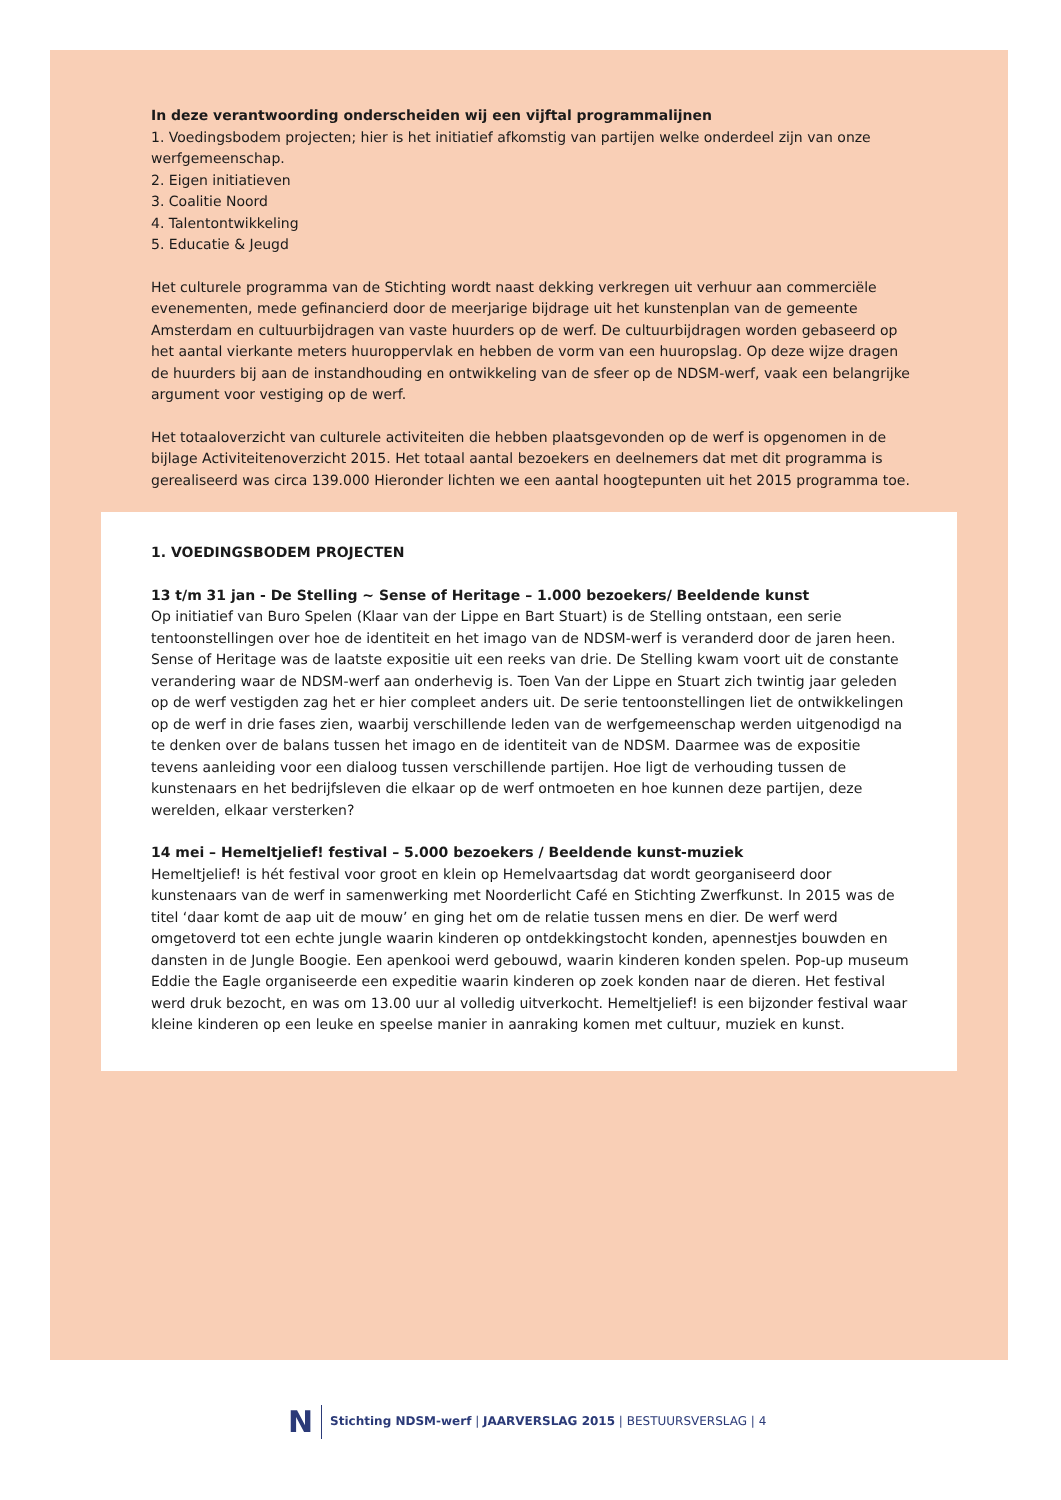In deze verantwoording onderscheiden wij een vijftal programmalijnen
1. Voedingsbodem projecten; hier is het initiatief afkomstig van partijen welke onderdeel zijn van onze werfgemeenschap.
2. Eigen initiatieven
3. Coalitie Noord
4. Talentontwikkeling
5. Educatie & Jeugd
Het culturele programma van de Stichting wordt naast dekking verkregen uit verhuur aan commerciële evenementen, mede gefinancierd door de meerjarige bijdrage uit het kunstenplan van de gemeente Amsterdam en cultuurbijdragen van vaste huurders op de werf. De cultuurbijdragen worden gebaseerd op het aantal vierkante meters huuroppervlak en hebben de vorm van een huuropslag. Op deze wijze dragen de huurders bij aan de instandhouding en ontwikkeling van de sfeer op de NDSM-werf, vaak een belangrijke argument voor vestiging op de werf.
Het totaaloverzicht van culturele activiteiten die hebben plaatsgevonden op de werf is opgenomen in de bijlage Activiteitenoverzicht 2015. Het totaal aantal bezoekers en deelnemers dat met dit programma is gerealiseerd was circa 139.000 Hieronder lichten we een aantal hoogtepunten uit het 2015 programma toe.
1. VOEDINGSBODEM PROJECTEN
13 t/m 31 jan - De Stelling ~ Sense of Heritage – 1.000 bezoekers/ Beeldende kunst
Op initiatief van Buro Spelen (Klaar van der Lippe en Bart Stuart) is de Stelling ontstaan, een serie tentoonstellingen over hoe de identiteit en het imago van de NDSM-werf is veranderd door de jaren heen. Sense of Heritage was de laatste expositie uit een reeks van drie. De Stelling kwam voort uit de constante verandering waar de NDSM-werf aan onderhevig is. Toen Van der Lippe en Stuart zich twintig jaar geleden op de werf vestigden zag het er hier compleet anders uit. De serie tentoonstellingen liet de ontwikkelingen op de werf in drie fases zien, waarbij verschillende leden van de werfgemeenschap werden uitgenodigd na te denken over de balans tussen het imago en de identiteit van de NDSM. Daarmee was de expositie tevens aanleiding voor een dialoog tussen verschillende partijen. Hoe ligt de verhouding tussen de kunstenaars en het bedrijfsleven die elkaar op de werf ontmoeten en hoe kunnen deze partijen, deze werelden, elkaar versterken?
14 mei – Hemeltjelief! festival – 5.000 bezoekers / Beeldende kunst-muziek
Hemeltjelief! is hét festival voor groot en klein op Hemelvaartsdag dat wordt georganiseerd door kunstenaars van de werf in samenwerking met Noorderlicht Café en Stichting Zwerfkunst. In 2015 was de titel ‘daar komt de aap uit de mouw’ en ging het om de relatie tussen mens en dier. De werf werd omgetoverd tot een echte jungle waarin kinderen op ontdekkingstocht konden, apennestjes bouwden en dansten in de Jungle Boogie. Een apenkooi werd gebouwd, waarin kinderen konden spelen. Pop-up museum Eddie the Eagle organiseerde een expeditie waarin kinderen op zoek konden naar de dieren. Het festival werd druk bezocht, en was om 13.00 uur al volledig uitverkocht. Hemeltjelief! is een bijzonder festival waar kleine kinderen op een leuke en speelse manier in aanraking komen met cultuur, muziek en kunst.
N Stichting NDSM-werf | JAARVERSLAG 2015 | BESTUURSVERSLAG | 4